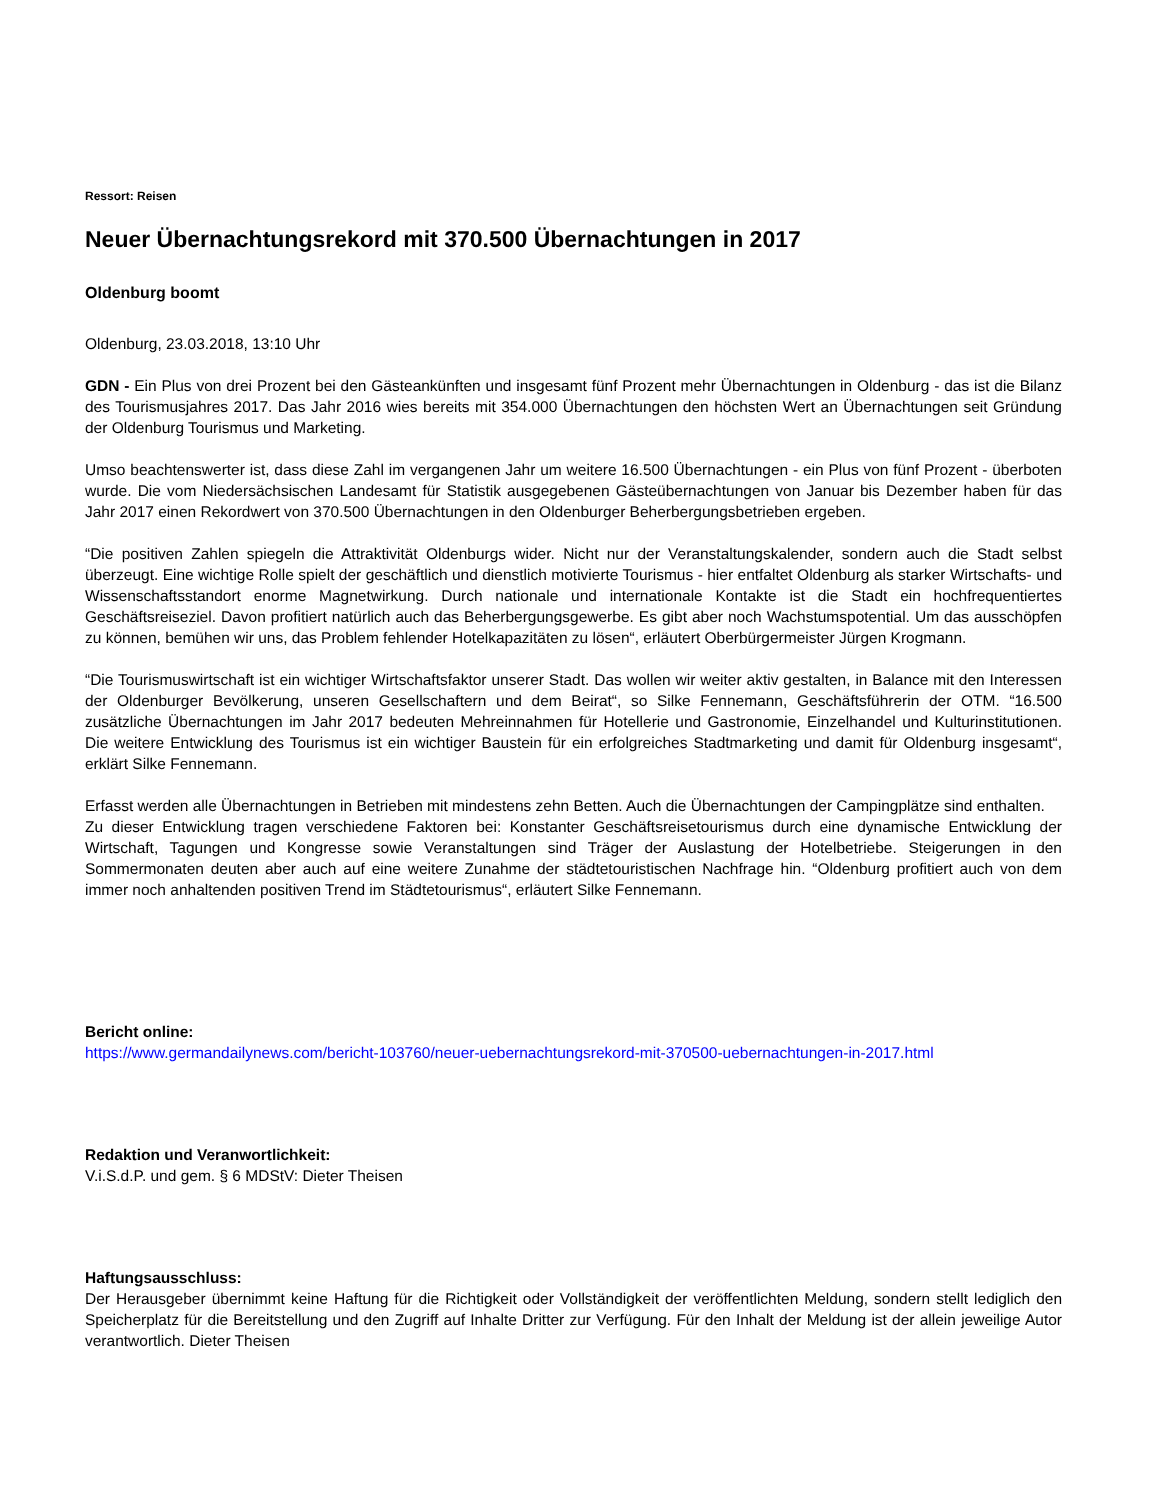Ressort: Reisen
Neuer Übernachtungsrekord mit 370.500 Übernachtungen in 2017
Oldenburg boomt
Oldenburg, 23.03.2018, 13:10 Uhr
GDN - Ein Plus von drei Prozent bei den Gästeankünften und insgesamt fünf Prozent mehr Übernachtungen in Oldenburg - das ist die Bilanz des Tourismusjahres 2017. Das Jahr 2016 wies bereits mit 354.000 Übernachtungen den höchsten Wert an Übernachtungen seit Gründung der Oldenburg Tourismus und Marketing.
Umso beachtenswerter ist, dass diese Zahl im vergangenen Jahr um weitere 16.500 Übernachtungen - ein Plus von fünf Prozent - überboten wurde. Die vom Niedersächsischen Landesamt für Statistik ausgegebenen Gästeübernachtungen von Januar bis Dezember haben für das Jahr 2017 einen Rekordwert von 370.500 Übernachtungen in den Oldenburger Beherbergungsbetrieben ergeben.
“Die positiven Zahlen spiegeln die Attraktivität Oldenburgs wider. Nicht nur der Veranstaltungskalender, sondern auch die Stadt selbst überzeugt. Eine wichtige Rolle spielt der geschäftlich und dienstlich motivierte Tourismus - hier entfaltet Oldenburg als starker Wirtschafts- und Wissenschaftsstandort enorme Magnetwirkung. Durch nationale und internationale Kontakte ist die Stadt ein hochfrequentiertes Geschäftsreiseziel. Davon profitiert natürlich auch das Beherbergungsgewerbe. Es gibt aber noch Wachstumspotential. Um das ausschöpfen zu können, bemühen wir uns, das Problem fehlender Hotelkapazitäten zu lösen“, erläutert Oberbürgermeister Jürgen Krogmann.
“Die Tourismuswirtschaft ist ein wichtiger Wirtschaftsfaktor unserer Stadt. Das wollen wir weiter aktiv gestalten, in Balance mit den Interessen der Oldenburger Bevölkerung, unseren Gesellschaftern und dem Beirat“, so Silke Fennemann, Geschäftsführerin der OTM. “16.500 zusätzliche Übernachtungen im Jahr 2017 bedeuten Mehreinnahmen für Hotellerie und Gastronomie, Einzelhandel und Kulturinstitutionen. Die weitere Entwicklung des Tourismus ist ein wichtiger Baustein für ein erfolgreiches Stadtmarketing und damit für Oldenburg insgesamt“, erklärt Silke Fennemann.
Erfasst werden alle Übernachtungen in Betrieben mit mindestens zehn Betten. Auch die Übernachtungen der Campingplätze sind enthalten.
Zu dieser Entwicklung tragen verschiedene Faktoren bei: Konstanter Geschäftsreisetourismus durch eine dynamische Entwicklung der Wirtschaft, Tagungen und Kongresse sowie Veranstaltungen sind Träger der Auslastung der Hotelbetriebe. Steigerungen in den Sommermonaten deuten aber auch auf eine weitere Zunahme der städtetouristischen Nachfrage hin. “Oldenburg profitiert auch von dem immer noch anhaltenden positiven Trend im Städtetourismus“, erläutert Silke Fennemann.
Bericht online:
https://www.germandailynews.com/bericht-103760/neuer-uebernachtungsrekord-mit-370500-uebernachtungen-in-2017.html
Redaktion und Veranwortlichkeit:
V.i.S.d.P. und gem. § 6 MDStV: Dieter Theisen
Haftungsausschluss:
Der Herausgeber übernimmt keine Haftung für die Richtigkeit oder Vollständigkeit der veröffentlichten Meldung, sondern stellt lediglich den Speicherplatz für die Bereitstellung und den Zugriff auf Inhalte Dritter zur Verfügung. Für den Inhalt der Meldung ist der allein jeweilige Autor verantwortlich. Dieter Theisen